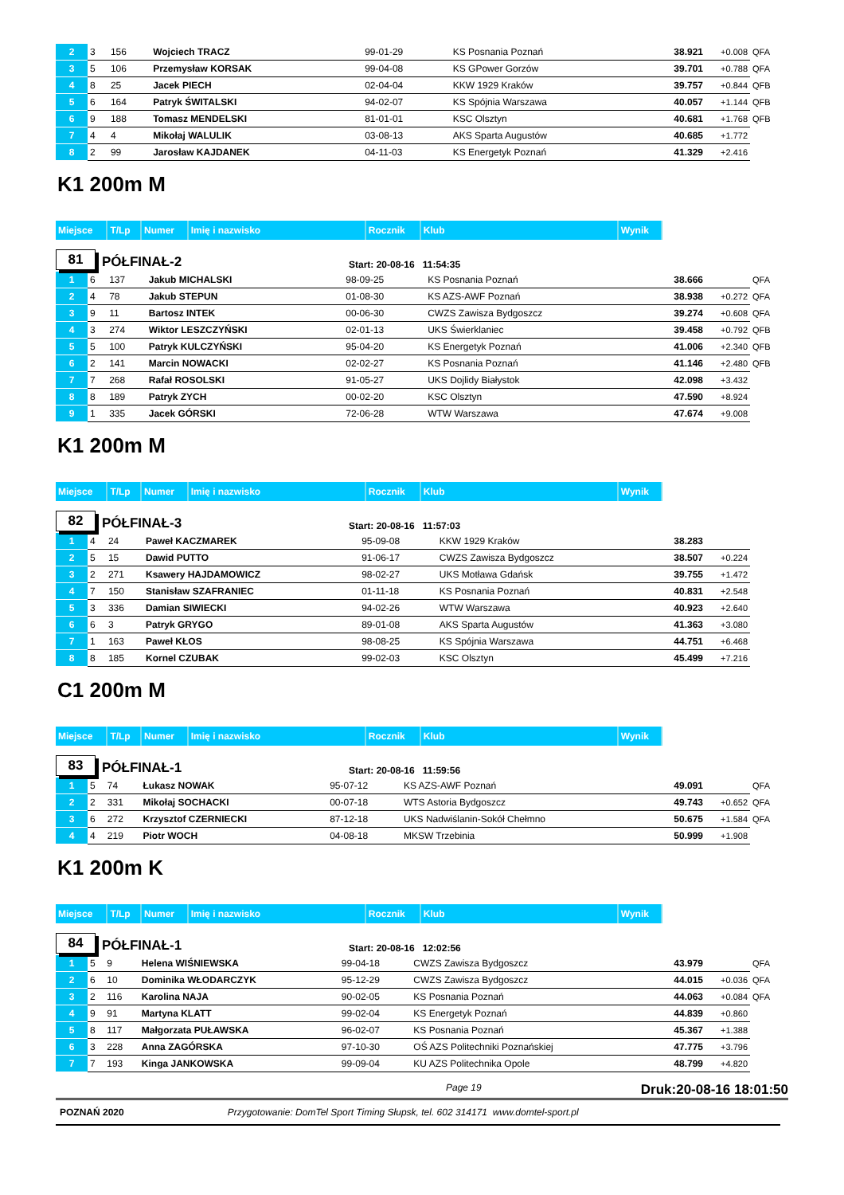| 2 | 3 | 156 | Wojciech TRACZ | 99-01-29 | KS Posnania Poznań | 38.921 | +0.008 | QFA |
| 3 | 5 | 106 | Przemysław KORSAK | 99-04-08 | KS GPower Gorzów | 39.701 | +0.788 | QFA |
| 4 | 8 | 25 | Jacek PIECH | 02-04-04 | KKW 1929 Kraków | 39.757 | +0.844 | QFB |
| 5 | 6 | 164 | Patryk ŚWITALSKI | 94-02-07 | KS Spójnia Warszawa | 40.057 | +1.144 | QFB |
| 6 | 9 | 188 | Tomasz MENDELSKI | 81-01-01 | KSC Olsztyn | 40.681 | +1.768 | QFB |
| 7 | 4 | 4 | Mikołaj WALULIK | 03-08-13 | AKS Sparta Augustów | 40.685 | +1.772 | |
| 8 | 2 | 99 | Jarosław KAJDANEK | 04-11-03 | KS Energetyk Poznań | 41.329 | +2.416 | |
K1 200m M
| Miejsce | T/Lp | Numer | Imię i nazwisko | Rocznik | Klub | Wynik |
81
PÓŁFINAŁ-2
Start: 20-08-16 11:54:35
| 1 | 6 | 137 | Jakub MICHALSKI | 98-09-25 | KS Posnania Poznań | 38.666 | | QFA |
| 2 | 4 | 78 | Jakub STEPUN | 01-08-30 | KS AZS-AWF Poznań | 38.938 | +0.272 | QFA |
| 3 | 9 | 11 | Bartosz INTEK | 00-06-30 | CWZS Zawisza Bydgoszcz | 39.274 | +0.608 | QFA |
| 4 | 3 | 274 | Wiktor LESZCZYŃSKI | 02-01-13 | UKS Świerklaniec | 39.458 | +0.792 | QFB |
| 5 | 5 | 100 | Patryk KULCZYŃSKI | 95-04-20 | KS Energetyk Poznań | 41.006 | +2.340 | QFB |
| 6 | 2 | 141 | Marcin NOWACKI | 02-02-27 | KS Posnania Poznań | 41.146 | +2.480 | QFB |
| 7 | 7 | 268 | Rafał ROSOLSKI | 91-05-27 | UKS Dojlidy Białystok | 42.098 | +3.432 | |
| 8 | 8 | 189 | Patryk ZYCH | 00-02-20 | KSC Olsztyn | 47.590 | +8.924 | |
| 9 | 1 | 335 | Jacek GÓRSKI | 72-06-28 | WTW Warszawa | 47.674 | +9.008 | |
K1 200m M
| Miejsce | T/Lp | Numer | Imię i nazwisko | Rocznik | Klub | Wynik |
82
PÓŁFINAŁ-3
Start: 20-08-16 11:57:03
| 1 | 4 | 24 | Paweł KACZMAREK | 95-09-08 | KKW 1929 Kraków | 38.283 | | |
| 2 | 5 | 15 | Dawid PUTTO | 91-06-17 | CWZS Zawisza Bydgoszcz | 38.507 | +0.224 | |
| 3 | 2 | 271 | Ksawery HAJDAMOWICZ | 98-02-27 | UKS Motława Gdańsk | 39.755 | +1.472 | |
| 4 | 7 | 150 | Stanisław SZAFRANIEC | 01-11-18 | KS Posnania Poznań | 40.831 | +2.548 | |
| 5 | 3 | 336 | Damian SIWIECKI | 94-02-26 | WTW Warszawa | 40.923 | +2.640 | |
| 6 | 6 | 3 | Patryk GRYGO | 89-01-08 | AKS Sparta Augustów | 41.363 | +3.080 | |
| 7 | 1 | 163 | Paweł KŁOS | 98-08-25 | KS Spójnia Warszawa | 44.751 | +6.468 | |
| 8 | 8 | 185 | Kornel CZUBAK | 99-02-03 | KSC Olsztyn | 45.499 | +7.216 | |
C1 200m M
| Miejsce | T/Lp | Numer | Imię i nazwisko | Rocznik | Klub | Wynik |
83
PÓŁFINAŁ-1
Start: 20-08-16 11:59:56
| 1 | 5 | 74 | Łukasz NOWAK | 95-07-12 | KS AZS-AWF Poznań | 49.091 | | QFA |
| 2 | 2 | 331 | Mikołaj SOCHACKI | 00-07-18 | WTS Astoria Bydgoszcz | 49.743 | +0.652 | QFA |
| 3 | 6 | 272 | Krzysztof CZERNIECKI | 87-12-18 | UKS Nadwiślanin-Sokół Chełmno | 50.675 | +1.584 | QFA |
| 4 | 4 | 219 | Piotr WOCH | 04-08-18 | MKSW Trzebinia | 50.999 | +1.908 | |
K1 200m K
| Miejsce | T/Lp | Numer | Imię i nazwisko | Rocznik | Klub | Wynik |
84
PÓŁFINAŁ-1
Start: 20-08-16 12:02:56
| 1 | 5 | 9 | Helena WIŚNIEWSKA | 99-04-18 | CWZS Zawisza Bydgoszcz | 43.979 | | QFA |
| 2 | 6 | 10 | Dominika WŁODARCZYK | 95-12-29 | CWZS Zawisza Bydgoszcz | 44.015 | +0.036 | QFA |
| 3 | 2 | 116 | Karolina NAJA | 90-02-05 | KS Posnania Poznań | 44.063 | +0.084 | QFA |
| 4 | 9 | 91 | Martyna KLATT | 99-02-04 | KS Energetyk Poznań | 44.839 | +0.860 | |
| 5 | 8 | 117 | Małgorzata PUŁAWSKA | 96-02-07 | KS Posnania Poznań | 45.367 | +1.388 | |
| 6 | 3 | 228 | Anna ZAGÓRSKA | 97-10-30 | OŚ AZS Politechniki Poznańskiej | 47.775 | +3.796 | |
| 7 | 7 | 193 | Kinga JANKOWSKA | 99-09-04 | KU AZS Politechnika Opole | 48.799 | +4.820 | |
Page 19 Druk:20-08-16 18:01:50
POZNAŃ 2020 Przygotowanie: DomTel Sport Timing Słupsk, tel. 602 314171 www.domtel-sport.pl